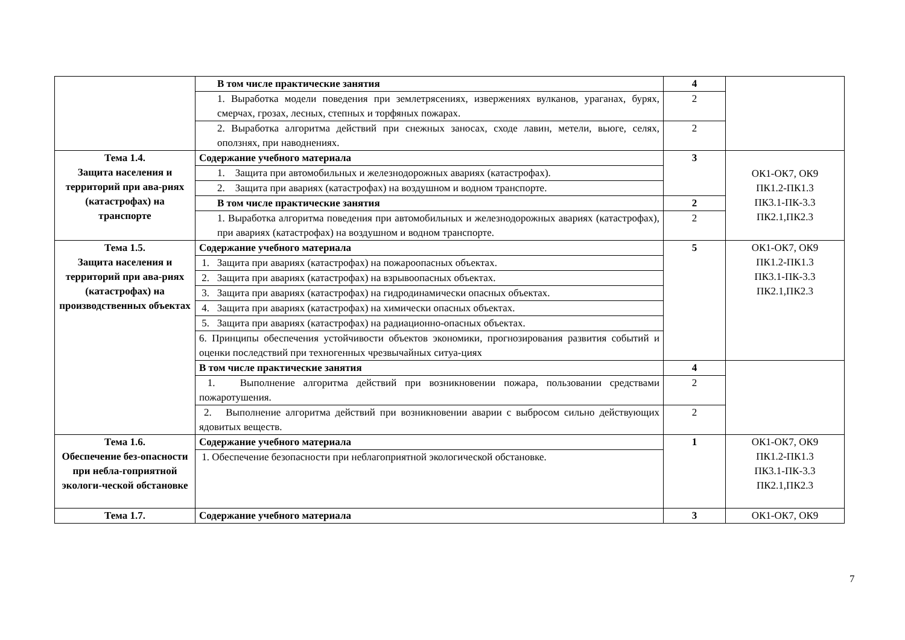| | В том числе практические занятия | 4 | |
| | 1. Выработка модели поведения при землетрясениях, извержениях вулканов, ураганах, бурях, смерчах, грозах, лесных, степных и торфяных пожарах. | 2 | |
| | 2. Выработка алгоритма действий при снежных заносах, сходе лавин, метели, вьюге, селях, оползнях, при наводнениях. | 2 | |
| Тема 1.4. Защита населения и территорий при ава-риях (катастрофах) на транспорте | Содержание учебного материала | 3 | ОК1-ОК7, ОК9 ПК1.2-ПК1.3 ПК3.1-ПК-3.3 ПК2.1,ПК2.3 |
| | 1. Защита при автомобильных и железнодорожных авариях (катастрофах). | | |
| | 2. Защита при авариях (катастрофах) на воздушном и водном транспорте. | | |
| | В том числе практические занятия | 2 | |
| | 1. Выработка алгоритма поведения при автомобильных и железнодорожных авариях (катастрофах), при авариях (катастрофах) на воздушном и водном транспорте. | 2 | |
| Тема 1.5. Защита населения и территорий при ава-риях (катастрофах) на производственных объектах | Содержание учебного материала | 5 | ОК1-ОК7, ОК9 ПК1.2-ПК1.3 ПК3.1-ПК-3.3 ПК2.1,ПК2.3 |
| | 1. Защита при авариях (катастрофах) на пожароопасных объектах. | | |
| | 2. Защита при авариях (катастрофах) на взрывоопасных объектах. | | |
| | 3. Защита при авариях (катастрофах) на гидродинамически опасных объектах. | | |
| | 4. Защита при авариях (катастрофах) на химически опасных объектах. | | |
| | 5. Защита при авариях (катастрофах) на радиационно-опасных объектах. | | |
| | 6. Принципы обеспечения устойчивости объектов экономики, прогнозирования развития событий и оценки последствий при техногенных чрезвычайных ситуа-циях | | |
| | В том числе практические занятия | 4 | |
| | 1. Выполнение алгоритма действий при возникновении пожара, пользовании средствами пожаротушения. | 2 | |
| | 2. Выполнение алгоритма действий при возникновении аварии с выбросом сильно действующих ядовитых веществ. | 2 | |
| Тема 1.6. Обеспечение без-опасности при небла-гоприятной экологи-ческой обстановке | Содержание учебного материала | 1 | ОК1-ОК7, ОК9 ПК1.2-ПК1.3 ПК3.1-ПК-3.3 ПК2.1,ПК2.3 |
| | 1. Обеспечение безопасности при неблагоприятной экологической обстановке. | | |
| Тема 1.7. | Содержание учебного материала | 3 | ОК1-ОК7, ОК9 |
7